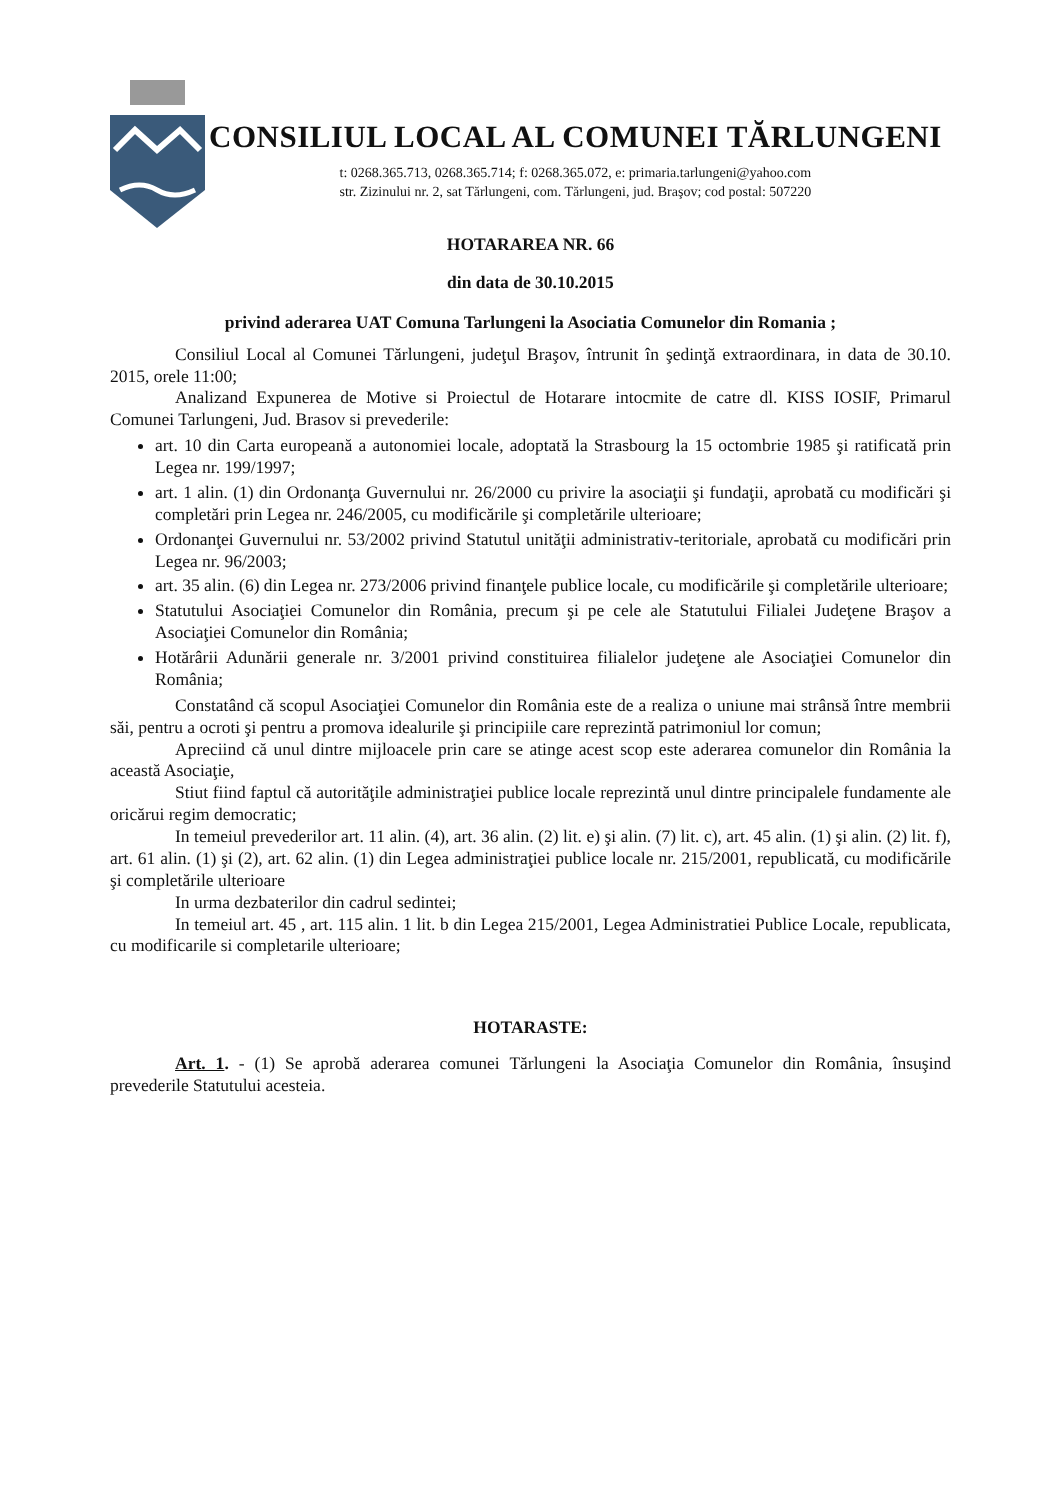CONSILIUL LOCAL AL COMUNEI TĂRLUNGENI
t: 0268.365.713, 0268.365.714; f: 0268.365.072, e: primaria.tarlungeni@yahoo.com
str. Zizinului nr. 2, sat Tărlungeni, com. Tărlungeni, jud. Braşov; cod postal: 507220
HOTARAREA NR. 66
din data de 30.10.2015
privind aderarea UAT Comuna Tarlungeni la Asociatia Comunelor din Romania ;
Consiliul Local al Comunei Tărlungeni, judeţul Braşov, întrunit în şedinţă extraordinara, in data de 30.10. 2015, orele 11:00;
Analizand Expunerea de Motive si Proiectul de Hotarare intocmite de catre dl. KISS IOSIF, Primarul Comunei Tarlungeni, Jud. Brasov si prevederile:
art. 10 din Carta europeană a autonomiei locale, adoptată la Strasbourg la 15 octombrie 1985 şi ratificată prin Legea nr. 199/1997;
art. 1 alin. (1) din Ordonanţa Guvernului nr. 26/2000 cu privire la asociaţii şi fundaţii, aprobată cu modificări şi completări prin Legea nr. 246/2005, cu modificările şi completările ulterioare;
Ordonanţei Guvernului nr. 53/2002 privind Statutul unităţii administrativ-teritoriale, aprobată cu modificări prin Legea nr. 96/2003;
art. 35 alin. (6) din Legea nr. 273/2006 privind finanţele publice locale, cu modificările şi completările ulterioare;
Statutului Asociaţiei Comunelor din România, precum şi pe cele ale Statutului Filialei Judeţene Braşov a Asociaţiei Comunelor din România;
Hotărârii Adunării generale nr. 3/2001 privind constituirea filialelor judeţene ale Asociaţiei Comunelor din România;
Constatând că scopul Asociaţiei Comunelor din România este de a realiza o uniune mai strânsă între membrii săi, pentru a ocroti şi pentru a promova idealurile şi principiile care reprezintă patrimoniul lor comun;
Apreciind că unul dintre mijloacele prin care se atinge acest scop este aderarea comunelor din România la această Asociaţie,
Stiut fiind faptul că autorităţile administraţiei publice locale reprezintă unul dintre principalele fundamente ale oricărui regim democratic;
In temeiul prevederilor art. 11 alin. (4), art. 36 alin. (2) lit. e) şi alin. (7) lit. c), art. 45 alin. (1) şi alin. (2) lit. f), art. 61 alin. (1) şi (2), art. 62 alin. (1) din Legea administraţiei publice locale nr. 215/2001, republicată, cu modificările şi completările ulterioare
In urma dezbaterilor din cadrul sedintei;
In temeiul art. 45 , art. 115 alin. 1 lit. b din Legea 215/2001, Legea Administratiei Publice Locale, republicata, cu modificarile si completarile ulterioare;
HOTARASTE:
Art. 1. - (1) Se aprobă aderarea comunei Tărlungeni la Asociaţia Comunelor din România, însuşind prevederile Statutului acesteia.